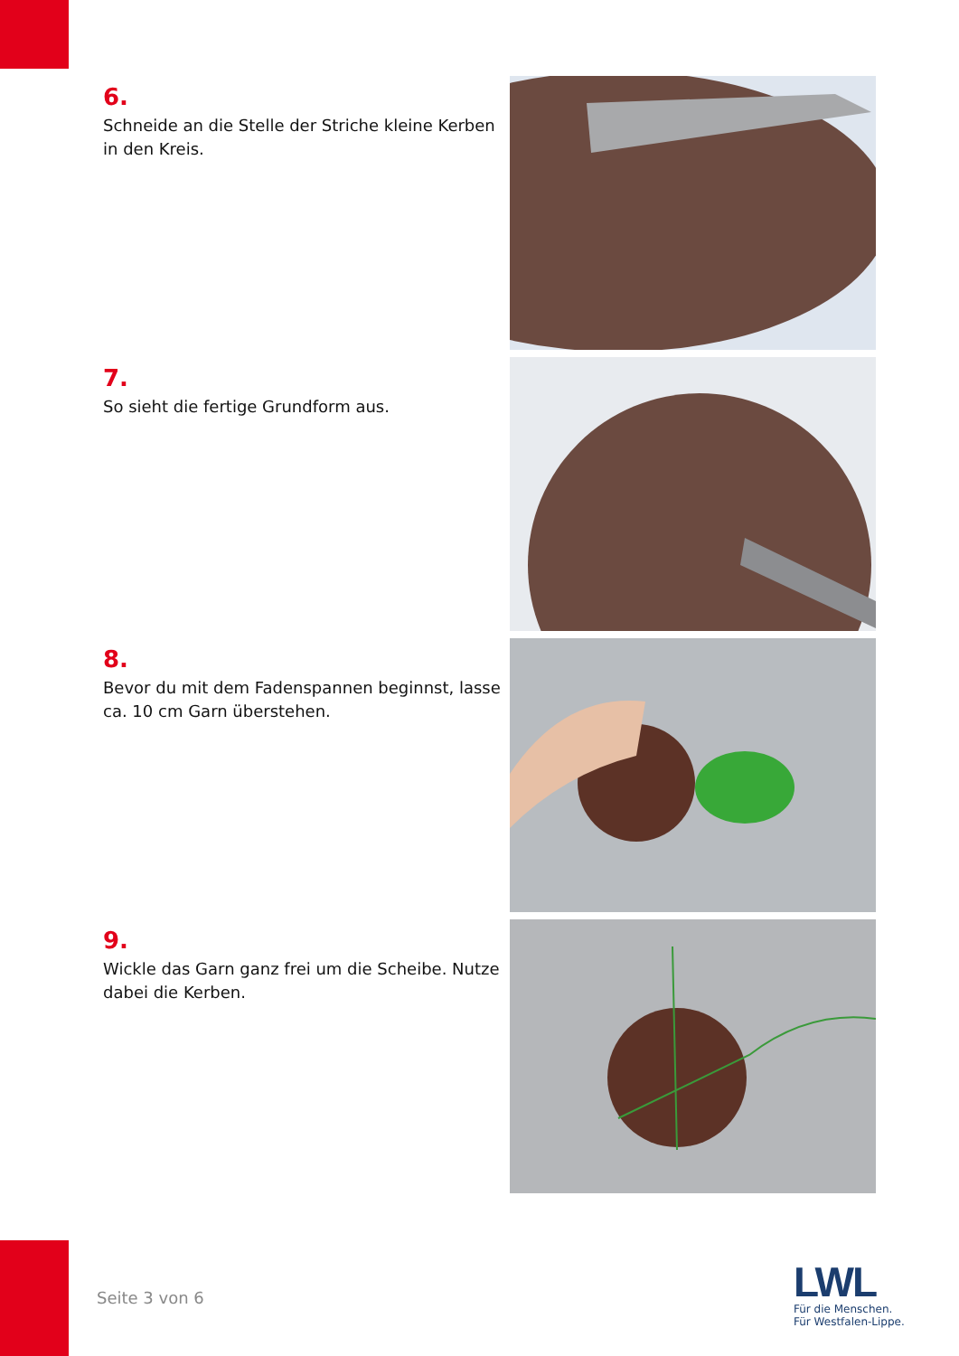6.
Schneide an die Stelle der Striche kleine Kerben in den Kreis.
7.
So sieht die fertige Grundform aus.
8.
Bevor du mit dem Fadenspannen beginnst, lasse ca. 10 cm Garn überstehen.
9.
Wickle das Garn ganz frei um die Scheibe. Nutze dabei die Kerben.
Seite 3 von 6
LWL
Für die Menschen.
Für Westfalen-Lippe.